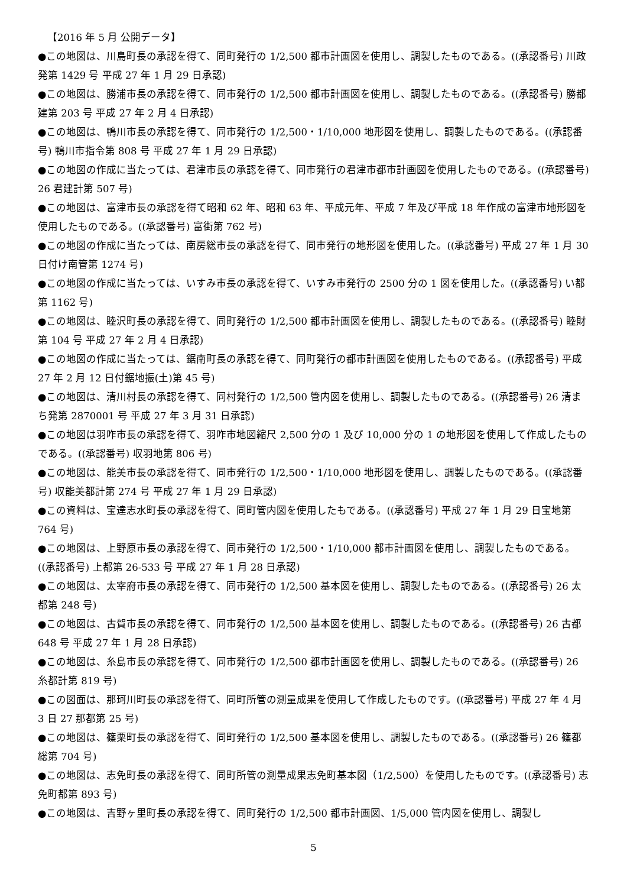【2016 年 5 月 公開データ】
●この地図は、川島町長の承認を得て、同町発行の 1/2,500 都市計画図を使用し、調製したものである。((承認番号) 川政発第 1429 号 平成 27 年 1 月 29 日承認)
●この地図は、勝浦市長の承認を得て、同市発行の 1/2,500 都市計画図を使用し、調製したものである。((承認番号) 勝都建第 203 号 平成 27 年 2 月 4 日承認)
●この地図は、鴨川市長の承認を得て、同市発行の 1/2,500・1/10,000 地形図を使用し、調製したものである。((承認番号) 鴨川市指令第 808 号 平成 27 年 1 月 29 日承認)
●この地図の作成に当たっては、君津市長の承認を得て、同市発行の君津市都市計画図を使用したものである。((承認番号) 26 君建計第 507 号)
●この地図は、富津市長の承認を得て昭和 62 年、昭和 63 年、平成元年、平成 7 年及び平成 18 年作成の富津市地形図を使用したものである。((承認番号) 富街第 762 号)
●この地図の作成に当たっては、南房総市長の承認を得て、同市発行の地形図を使用した。((承認番号) 平成 27 年 1 月 30 日付け南管第 1274 号)
●この地図の作成に当たっては、いすみ市長の承認を得て、いすみ市発行の 2500 分の 1 図を使用した。((承認番号) い都第 1162 号)
●この地図は、睦沢町長の承認を得て、同町発行の 1/2,500 都市計画図を使用し、調製したものである。((承認番号) 睦財第 104 号 平成 27 年 2 月 4 日承認)
●この地図の作成に当たっては、鋸南町長の承認を得て、同町発行の都市計画図を使用したものである。((承認番号) 平成 27 年 2 月 12 日付鋸地振(土)第 45 号)
●この地図は、清川村長の承認を得て、同村発行の 1/2,500 管内図を使用し、調製したものである。((承認番号) 26 清まち発第 2870001 号 平成 27 年 3 月 31 日承認)
●この地図は羽咋市長の承認を得て、羽咋市地図縮尺 2,500 分の 1 及び 10,000 分の 1 の地形図を使用して作成したものである。((承認番号) 収羽地第 806 号)
●この地図は、能美市長の承認を得て、同市発行の 1/2,500・1/10,000 地形図を使用し、調製したものである。((承認番号) 収能美都計第 274 号 平成 27 年 1 月 29 日承認)
●この資料は、宝達志水町長の承認を得て、同町管内図を使用したもである。((承認番号) 平成 27 年 1 月 29 日宝地第 764 号)
●この地図は、上野原市長の承認を得て、同市発行の 1/2,500・1/10,000 都市計画図を使用し、調製したものである。((承認番号) 上都第 26-533 号 平成 27 年 1 月 28 日承認)
●この地図は、太宰府市長の承認を得て、同市発行の 1/2,500 基本図を使用し、調製したものである。((承認番号) 26 太都第 248 号)
●この地図は、古賀市長の承認を得て、同市発行の 1/2,500 基本図を使用し、調製したものである。((承認番号) 26 古都 648 号 平成 27 年 1 月 28 日承認)
●この地図は、糸島市長の承認を得て、同市発行の 1/2,500 都市計画図を使用し、調製したものである。((承認番号) 26 糸都計第 819 号)
●この図面は、那珂川町長の承認を得て、同町所管の測量成果を使用して作成したものです。((承認番号) 平成 27 年 4 月 3 日 27 那都第 25 号)
●この地図は、篠栗町長の承認を得て、同町発行の 1/2,500 基本図を使用し、調製したものである。((承認番号) 26 篠都総第 704 号)
●この地図は、志免町長の承認を得て、同町所管の測量成果志免町基本図（1/2,500）を使用したものです。((承認番号) 志免町都第 893 号)
●この地図は、吉野ヶ里町長の承認を得て、同町発行の 1/2,500 都市計画図、1/5,000 管内図を使用し、調製し
5